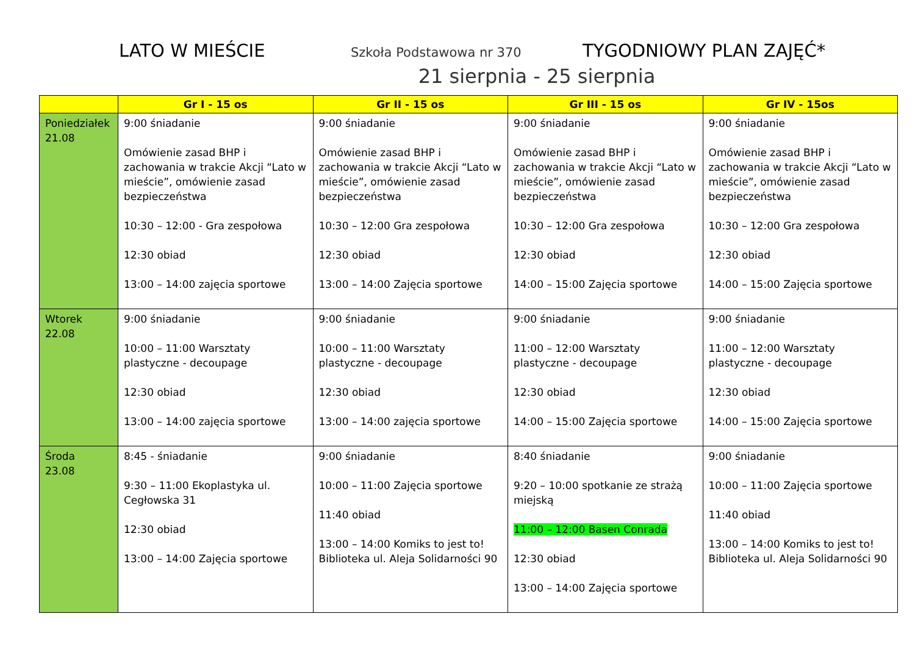LATO W MIEŚCIE
Szkoła Podstawowa nr 370
TYGODNIOWY PLAN ZAJĘĆ*
21 sierpnia - 25 sierpnia
| | Gr I - 15 os | Gr II - 15 os | Gr III - 15 os | Gr IV - 15os |
| --- | --- | --- | --- | --- |
| Poniedziałek 21.08 | 9:00 śniadanie Omówienie zasad BHP i zachowania w trakcie Akcji “Lato w mieście”, omówienie zasad bezpieczeństwa 10:30 – 12:00 - Gra zespołowa 12:30 obiad 13:00 – 14:00 zajęcia sportowe | 9:00 śniadanie Omówienie zasad BHP i zachowania w trakcie Akcji “Lato w mieście”, omówienie zasad bezpieczeństwa 10:30 – 12:00 Gra zespołowa 12:30 obiad 13:00 – 14:00 Zajęcia sportowe | 9:00 śniadanie Omówienie zasad BHP i zachowania w trakcie Akcji “Lato w mieście”, omówienie zasad bezpieczeństwa 10:30 – 12:00 Gra zespołowa 12:30 obiad 14:00 – 15:00 Zajęcia sportowe | 9:00 śniadanie Omówienie zasad BHP i zachowania w trakcie Akcji “Lato w mieście”, omówienie zasad bezpieczeństwa 10:30 – 12:00 Gra zespołowa 12:30 obiad 14:00 – 15:00 Zajęcia sportowe |
| Wtorek 22.08 | 9:00 śniadanie 10:00 – 11:00 Warsztaty plastyczne - decoupage 12:30 obiad 13:00 – 14:00 zajęcia sportowe | 9:00 śniadanie 10:00 – 11:00 Warsztaty plastyczne - decoupage 12:30 obiad 13:00 – 14:00 zajęcia sportowe | 9:00 śniadanie 11:00 – 12:00 Warsztaty plastyczne - decoupage 12:30 obiad 14:00 – 15:00 Zajęcia sportowe | 9:00 śniadanie 11:00 – 12:00 Warsztaty plastyczne - decoupage 12:30 obiad 14:00 – 15:00 Zajęcia sportowe |
| Środa 23.08 | 8:45 - śniadanie 9:30 – 11:00 Ekoplastyka ul. Cegłowska 31 12:30 obiad 13:00 – 14:00 Zajęcia sportowe | 9:00 śniadanie 10:00 – 11:00 Zajęcia sportowe 11:40 obiad 13:00 – 14:00 Komiks to jest to! Biblioteka ul. Aleja Solidarności 90 | 8:40 śniadanie 9:20 – 10:00 spotkanie ze strażą miejską 11:00 – 12:00 Basen Conrada 12:30 obiad 13:00 – 14:00 Zajęcia sportowe | 9:00 śniadanie 10:00 – 11:00 Zajęcia sportowe 11:40 obiad 13:00 – 14:00 Komiks to jest to! Biblioteka ul. Aleja Solidarności 90 |